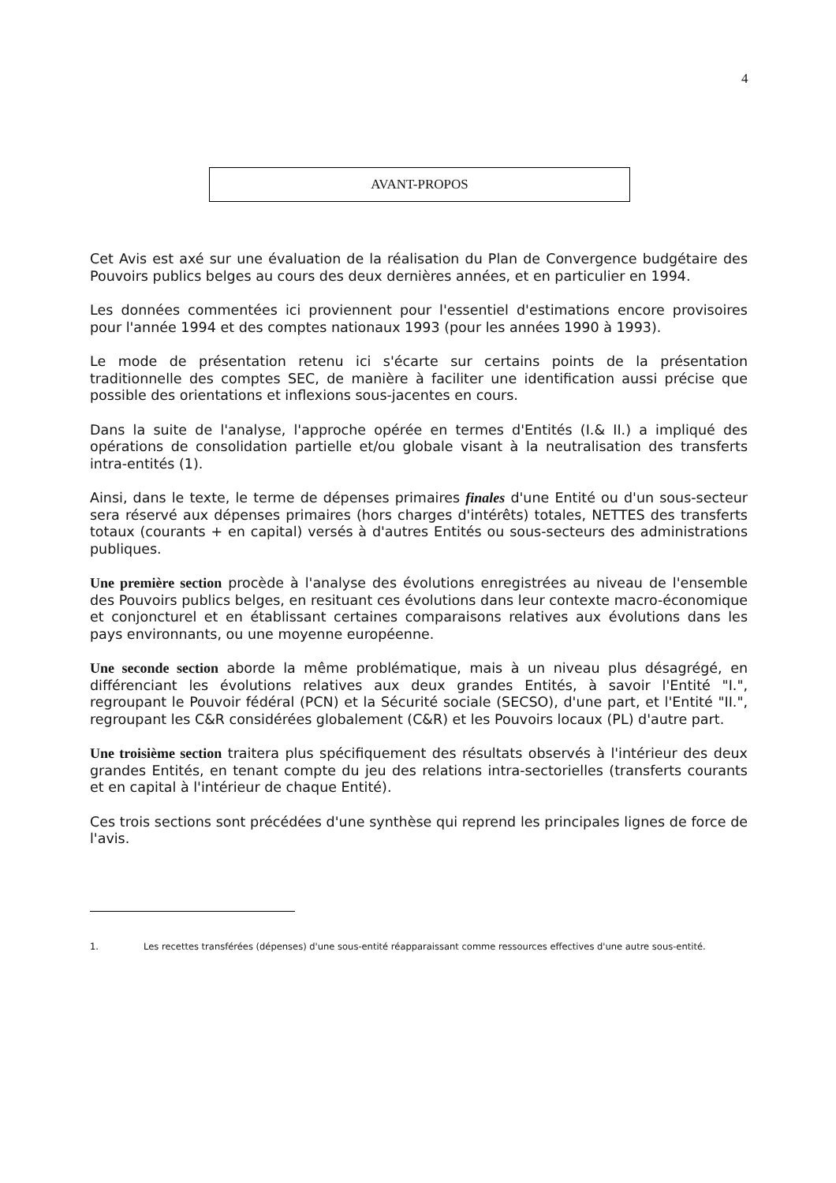4
AVANT-PROPOS
Cet Avis est axé sur une évaluation de la réalisation du Plan de Convergence budgétaire des Pouvoirs publics belges au cours des deux dernières années, et en particulier en 1994.
Les données commentées ici proviennent pour l'essentiel d'estimations encore provisoires pour l'année 1994 et des comptes nationaux 1993 (pour les années 1990 à 1993).
Le mode de présentation retenu ici s'écarte sur certains points de la présentation traditionnelle des comptes SEC, de manière à faciliter une identification aussi précise que possible des orientations et inflexions sous-jacentes en cours.
Dans la suite de l'analyse, l'approche opérée en termes d'Entités (I.& II.) a impliqué des opérations de consolidation partielle et/ou globale visant à la neutralisation des transferts intra-entités (1).
Ainsi, dans le texte, le terme de dépenses primaires finales d'une Entité ou d'un sous-secteur sera réservé aux dépenses primaires (hors charges d'intérêts) totales, NETTES des transferts totaux (courants + en capital) versés à d'autres Entités ou sous-secteurs des administrations publiques.
Une première section procède à l'analyse des évolutions enregistrées au niveau de l'ensemble des Pouvoirs publics belges, en resituant ces évolutions dans leur contexte macro-économique et conjoncturel et en établissant certaines comparaisons relatives aux évolutions dans les pays environnants, ou une moyenne européenne.
Une seconde section aborde la même problématique, mais à un niveau plus désagrégé, en différenciant les évolutions relatives aux deux grandes Entités, à savoir l'Entité "I.", regroupant le Pouvoir fédéral (PCN) et la Sécurité sociale (SECSO), d'une part, et l'Entité "II.", regroupant les C&R considérées globalement (C&R) et les Pouvoirs locaux (PL) d'autre part.
Une troisième section traitera plus spécifiquement des résultats observés à l'intérieur des deux grandes Entités, en tenant compte du jeu des relations intra-sectorielles (transferts courants et en capital à l'intérieur de chaque Entité).
Ces trois sections sont précédées d'une synthèse qui reprend les principales lignes de force de l'avis.
1. Les recettes transférées (dépenses) d'une sous-entité réapparaissant comme ressources effectives d'une autre sous-entité.